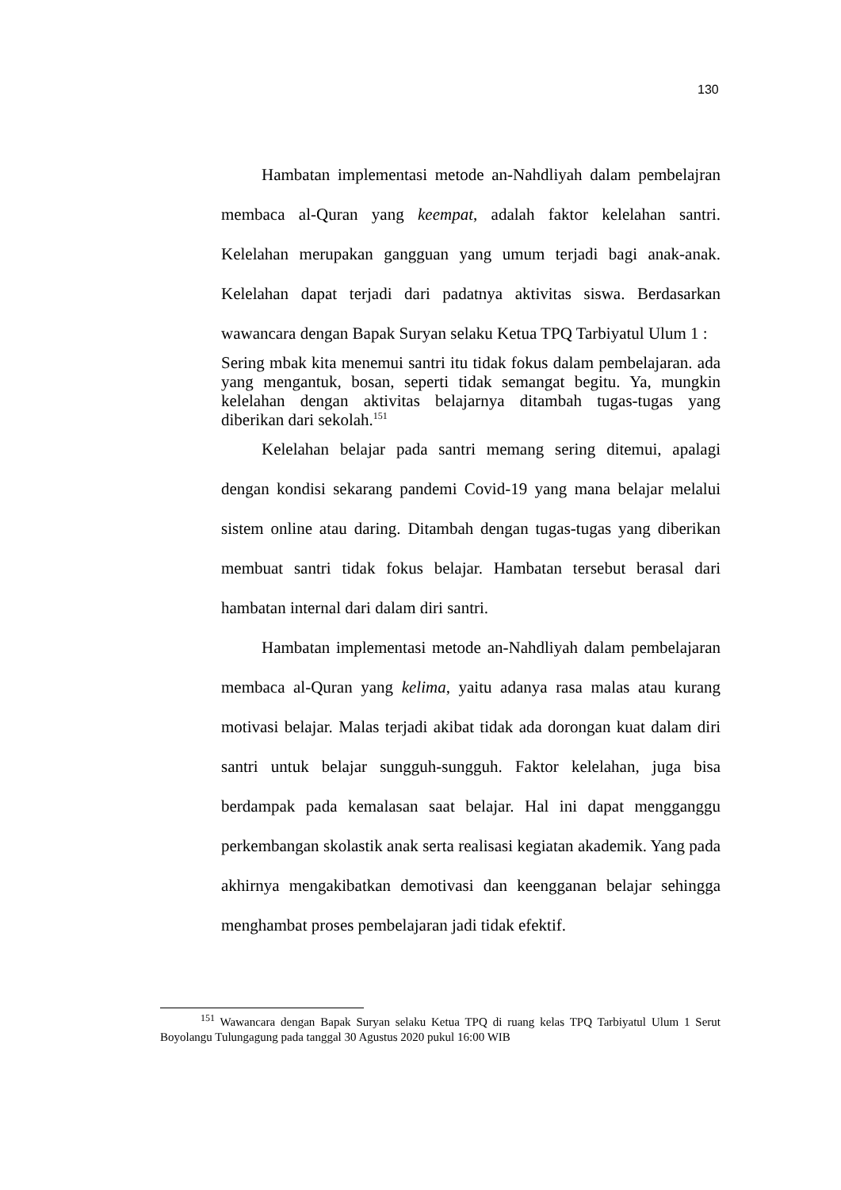130
Hambatan implementasi metode an-Nahdliyah dalam pembelajran membaca al-Quran yang keempat, adalah faktor kelelahan santri. Kelelahan merupakan gangguan yang umum terjadi bagi anak-anak. Kelelahan dapat terjadi dari padatnya aktivitas siswa. Berdasarkan wawancara dengan Bapak Suryan selaku Ketua TPQ Tarbiyatul Ulum 1 :
Sering mbak kita menemui santri itu tidak fokus dalam pembelajaran. ada yang mengantuk, bosan, seperti tidak semangat begitu. Ya, mungkin kelelahan dengan aktivitas belajarnya ditambah tugas-tugas yang diberikan dari sekolah.<sup>151</sup>
Kelelahan belajar pada santri memang sering ditemui, apalagi dengan kondisi sekarang pandemi Covid-19 yang mana belajar melalui sistem online atau daring. Ditambah dengan tugas-tugas yang diberikan membuat santri tidak fokus belajar. Hambatan tersebut berasal dari hambatan internal dari dalam diri santri.
Hambatan implementasi metode an-Nahdliyah dalam pembelajaran membaca al-Quran yang kelima, yaitu adanya rasa malas atau kurang motivasi belajar. Malas terjadi akibat tidak ada dorongan kuat dalam diri santri untuk belajar sungguh-sungguh. Faktor kelelahan, juga bisa berdampak pada kemalasan saat belajar. Hal ini dapat mengganggu perkembangan skolastik anak serta realisasi kegiatan akademik. Yang pada akhirnya mengakibatkan demotivasi dan keengganan belajar sehingga menghambat proses pembelajaran jadi tidak efektif.
<sup>151</sup> Wawancara dengan Bapak Suryan selaku Ketua TPQ di ruang kelas TPQ Tarbiyatul Ulum 1 Serut Boyolangu Tulungagung pada tanggal 30 Agustus 2020 pukul 16:00 WIB